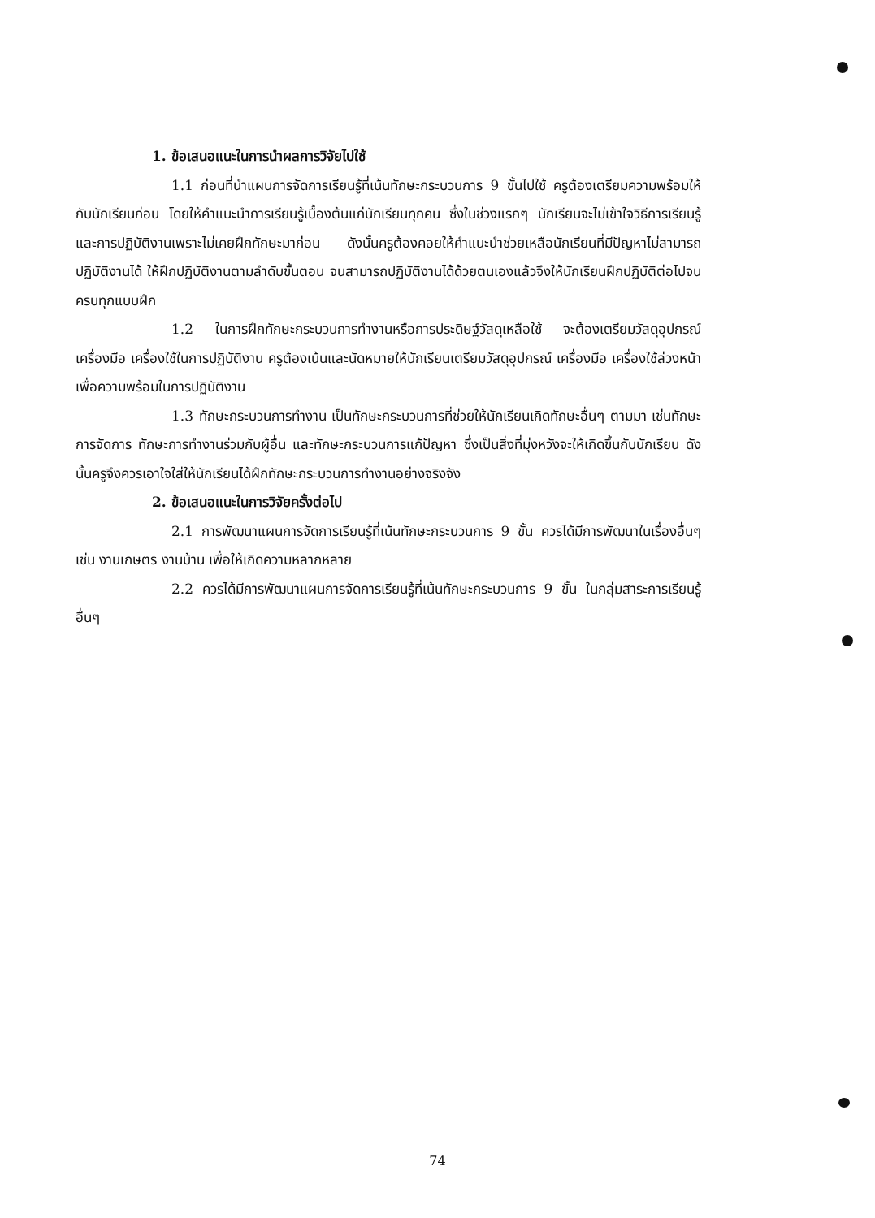1. ข้อเสนอแนะในการนำผลการวิจัยไปใช้
1.1 ก่อนที่นำแผนการจัดการเรียนรู้ที่เน้นทักษะกระบวนการ 9 ขั้นไปใช้ ครูต้องเตรียมความพร้อมให้กับนักเรียนก่อน โดยให้คำแนะนำการเรียนรู้เบื้องต้นแก่นักเรียนทุกคน ซึ่งในช่วงแรกๆ นักเรียนจะไม่เข้าใจวิธีการเรียนรู้และการปฏิบัติงานเพราะไม่เคยฝึกทักษะมาก่อน ดังนั้นครูต้องคอยให้คำแนะนำช่วยเหลือนักเรียนที่มีปัญหาไม่สามารถปฏิบัติงานได้ ให้ฝึกปฏิบัติงานตามลำดับขั้นตอน จนสามารถปฏิบัติงานได้ด้วยตนเองแล้วจึงให้นักเรียนฝึกปฏิบัติต่อไปจนครบทุกแบบฝึก
1.2 ในการฝึกทักษะกระบวนการทำงานหรือการประดิษฐ์วัสดุเหลือใช้ จะต้องเตรียมวัสดุอุปกรณ์ เครื่องมือ เครื่องใช้ในการปฏิบัติงาน ครูต้องเน้นและนัดหมายให้นักเรียนเตรียมวัสดุอุปกรณ์ เครื่องมือ เครื่องใช้ล่วงหน้า เพื่อความพร้อมในการปฏิบัติงาน
1.3 ทักษะกระบวนการทำงาน เป็นทักษะกระบวนการที่ช่วยให้นักเรียนเกิดทักษะอื่นๆ ตามมา เช่นทักษะการจัดการ ทักษะการทำงานร่วมกับผู้อื่น และทักษะกระบวนการแก้ปัญหา ซึ่งเป็นสิ่งที่มุ่งหวังจะให้เกิดขึ้นกับนักเรียน ดังนั้นครูจึงควรเอาใจใส่ให้นักเรียนได้ฝึกทักษะกระบวนการทำงานอย่างจริงจัง
2. ข้อเสนอแนะในการวิจัยครั้งต่อไป
2.1 การพัฒนาแผนการจัดการเรียนรู้ที่เน้นทักษะกระบวนการ 9 ขั้น ควรได้มีการพัฒนาในเรื่องอื่นๆ เช่น งานเกษตร งานบ้าน เพื่อให้เกิดความหลากหลาย
2.2 ควรได้มีการพัฒนาแผนการจัดการเรียนรู้ที่เน้นทักษะกระบวนการ 9 ขั้น ในกลุ่มสาระการเรียนรู้อื่นๆ
74